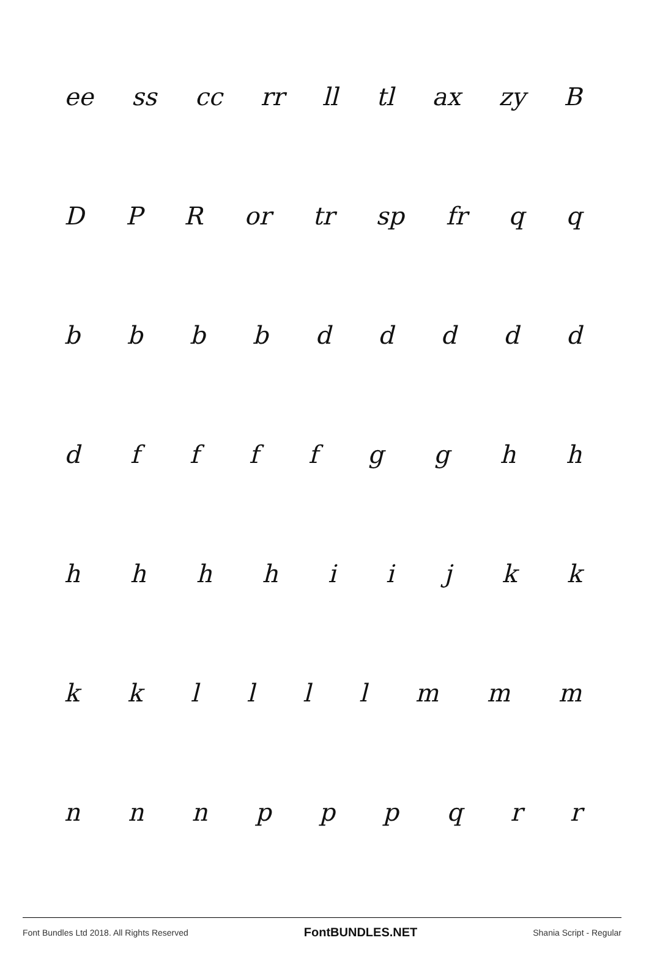ee ss cc rr ll tl ax zy B
DPR or tr sp fr qq
bbbbddddd
dffffgghh
hhhhiijkk
kkllllmmm
nnnpppqrr
Font Bundles Ltd 2018. All Rights Reserved FontBUNDLES.NET Shania Script - Regular